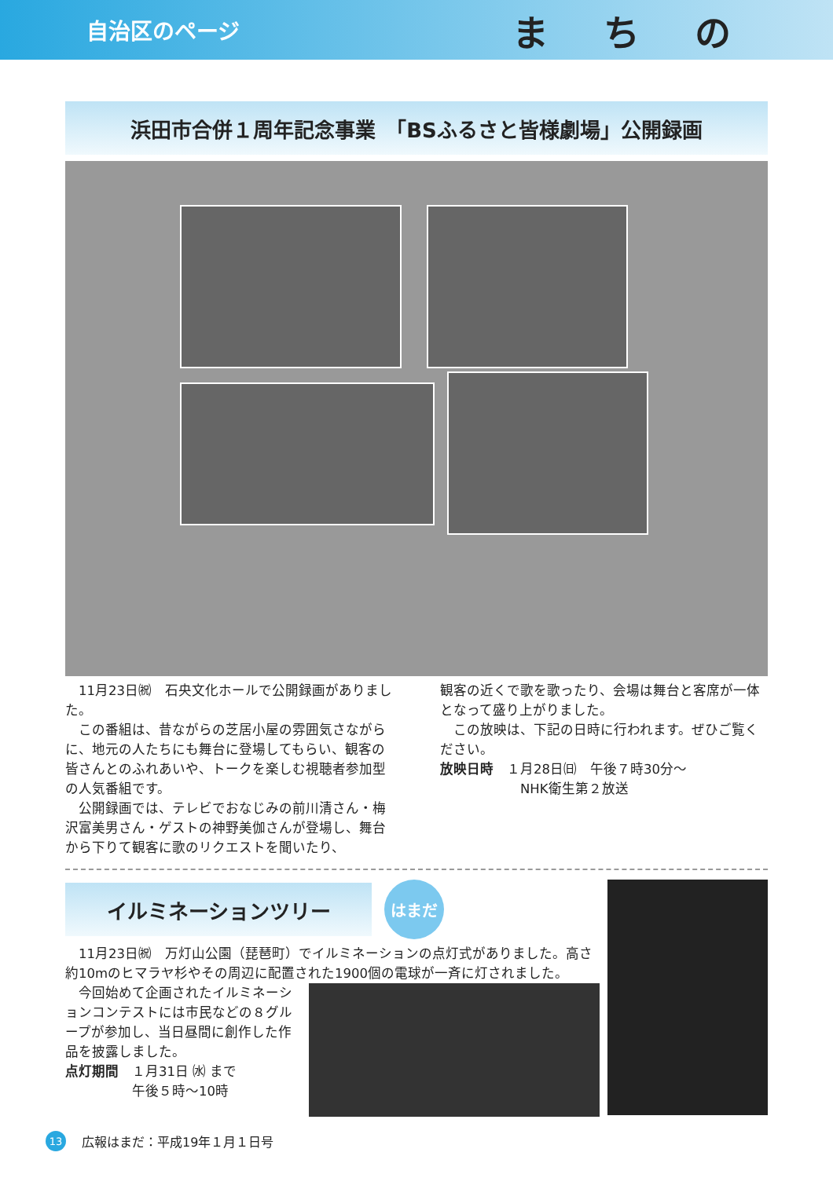自治区のページ まちの
浜田市合併１周年記念事業　「BSふるさと皆様劇場」公開録画
　11月23日㈷　石央文化ホールで公開録画がありました。
　この番組は、昔ながらの芝居小屋の雰囲気さながらに、地元の人たちにも舞台に登場してもらい、観客の皆さんとのふれあいや、トークを楽しむ視聴者参加型の人気番組です。
　公開録画では、テレビでおなじみの前川清さん・梅沢富美男さん・ゲストの神野美伽さんが登場し、舞台から下りて観客に歌のリクエストを聞いたり、
観客の近くで歌を歌ったり、会場は舞台と客席が一体となって盛り上がりました。
　この放映は、下記の日時に行われます。ぜひご覧ください。
放映日時　１月28日㈰　午後７時30分～
　　　　　　NHK衛生第２放送
イルミネーションツリー
はまだ
　11月23日㈷　万灯山公園（琵琶町）でイルミネーションの点灯式がありました。高さ約10mのヒマラヤ杉やその周辺に配置された1900個の電球が一斉に灯されました。
　今回始めて企画されたイルミネーションコンテストには市民などの８グループが参加し、当日昼間に創作した作品を披露しました。
点灯期間　１月31日 ㈬ まで
　　　　　午後５時～10時
13 広報はまだ：平成19年１月１日号